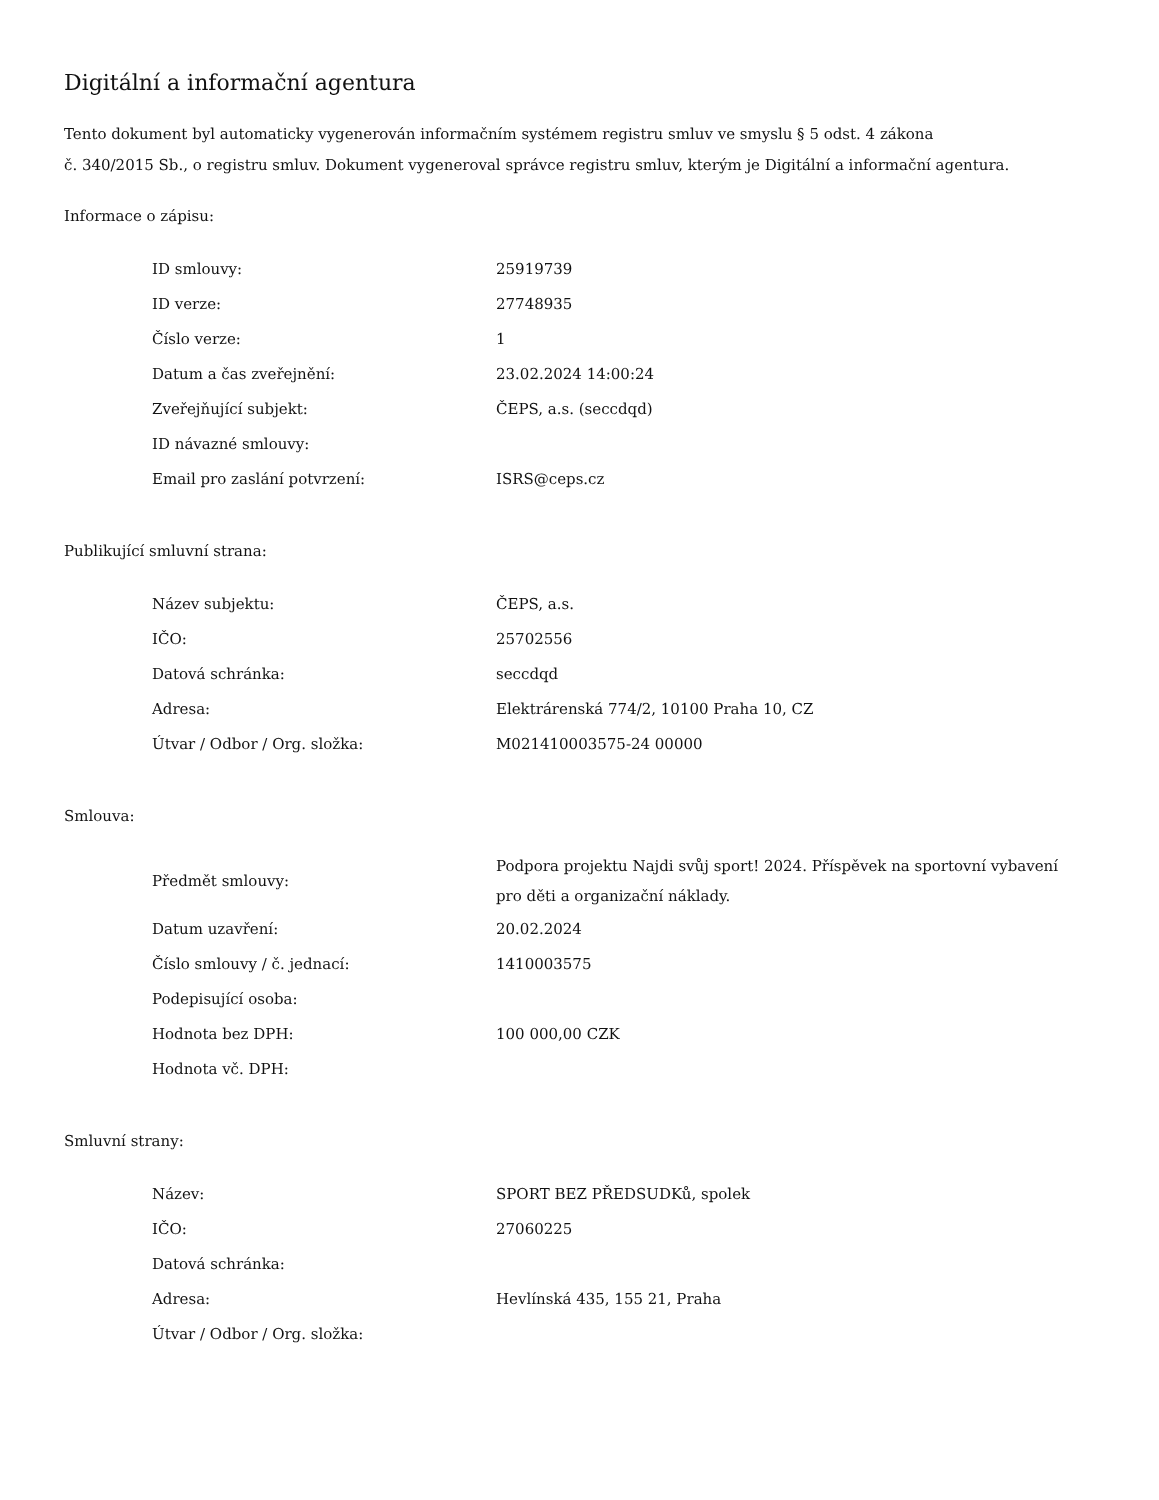Digitální a informační agentura
Tento dokument byl automaticky vygenerován informačním systémem registru smluv ve smyslu § 5 odst. 4 zákona
č. 340/2015 Sb., o registru smluv. Dokument vygeneroval správce registru smluv, kterým je Digitální a informační agentura.
Informace o zápisu:
| ID smlouvy: | 25919739 |
| ID verze: | 27748935 |
| Číslo verze: | 1 |
| Datum a čas zveřejnění: | 23.02.2024 14:00:24 |
| Zveřejňující subjekt: | ČEPS, a.s. (seccdqd) |
| ID návazné smlouvy: | |
| Email pro zaslání potvrzení: | ISRS@ceps.cz |
Publikující smluvní strana:
| Název subjektu: | ČEPS, a.s. |
| IČO: | 25702556 |
| Datová schránka: | seccdqd |
| Adresa: | Elektrárenská 774/2, 10100 Praha 10, CZ |
| Útvar / Odbor / Org. složka: | M021410003575-24 00000 |
Smlouva:
| Předmět smlouvy: | Podpora projektu Najdi svůj sport! 2024. Příspěvek na sportovní vybavení pro děti a organizační náklady. |
| Datum uzavření: | 20.02.2024 |
| Číslo smlouvy / č. jednací: | 1410003575 |
| Podepisující osoba: | |
| Hodnota bez DPH: | 100 000,00 CZK |
| Hodnota vč. DPH: | |
Smluvní strany:
| Název: | SPORT BEZ PŘEDSUDKů, spolek |
| IČO: | 27060225 |
| Datová schránka: | |
| Adresa: | Hevlínská 435, 155 21, Praha |
| Útvar / Odbor / Org. složka: | |